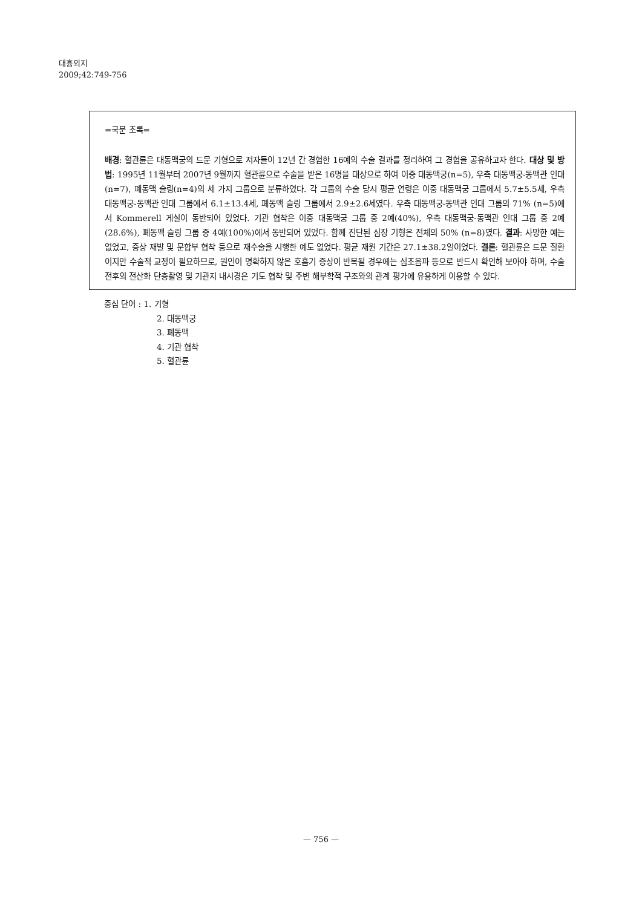대흉외지
2009;42:749-756
=국문 초록=
배경: 혈관륜은 대동맥궁의 드문 기형으로 저자들이 12년 간 경험한 16예의 수술 결과를 정리하여 그 경험을 공유하고자 한다. 대상 및 방법: 1995년 11월부터 2007년 9월까지 혈관륜으로 수술을 받은 16명을 대상으로 하여 이중 대동맥궁(n=5), 우측 대동맥궁-동맥관 인대(n=7), 폐동맥 슬링(n=4)의 세 가지 그룹으로 분류하였다. 각 그룹의 수술 당시 평균 연령은 이중 대동맥궁 그룹에서 5.7±5.5세, 우측 대동맥궁-동맥관 인대 그룹에서 6.1±13.4세, 폐동맥 슬링 그룹에서 2.9±2.6세였다. 우측 대동맥궁-동맥관 인대 그룹의 71% (n=5)에서 Kommerell 게실이 동반되어 있었다. 기관 협착은 이중 대동맥궁 그룹 중 2예(40%), 우측 대동맥궁-동맥관 인대 그룹 중 2예(28.6%), 폐동맥 슬링 그룹 중 4예(100%)에서 동반되어 있었다. 함께 진단된 심장 기형은 전체의 50% (n=8)였다. 결과: 사망한 예는 없었고, 증상 재발 및 문합부 협착 등으로 재수술을 시행한 예도 없었다. 평균 재원 기간은 27.1±38.2일이었다. 결론: 혈관륜은 드문 질환이지만 수술적 교정이 필요하므로, 원인이 명확하지 않은 호흡기 증상이 반복될 경우에는 심초음파 등으로 반드시 확인해 보아야 하며, 수술 전후의 전산화 단층촬영 및 기관지 내시경은 기도 협착 및 주변 해부학적 구조와의 관계 평가에 유용하게 이용할 수 있다.
중심 단어 : 1. 기형
2. 대동맥궁
3. 폐동맥
4. 기관 협착
5. 혈관륜
— 756 —